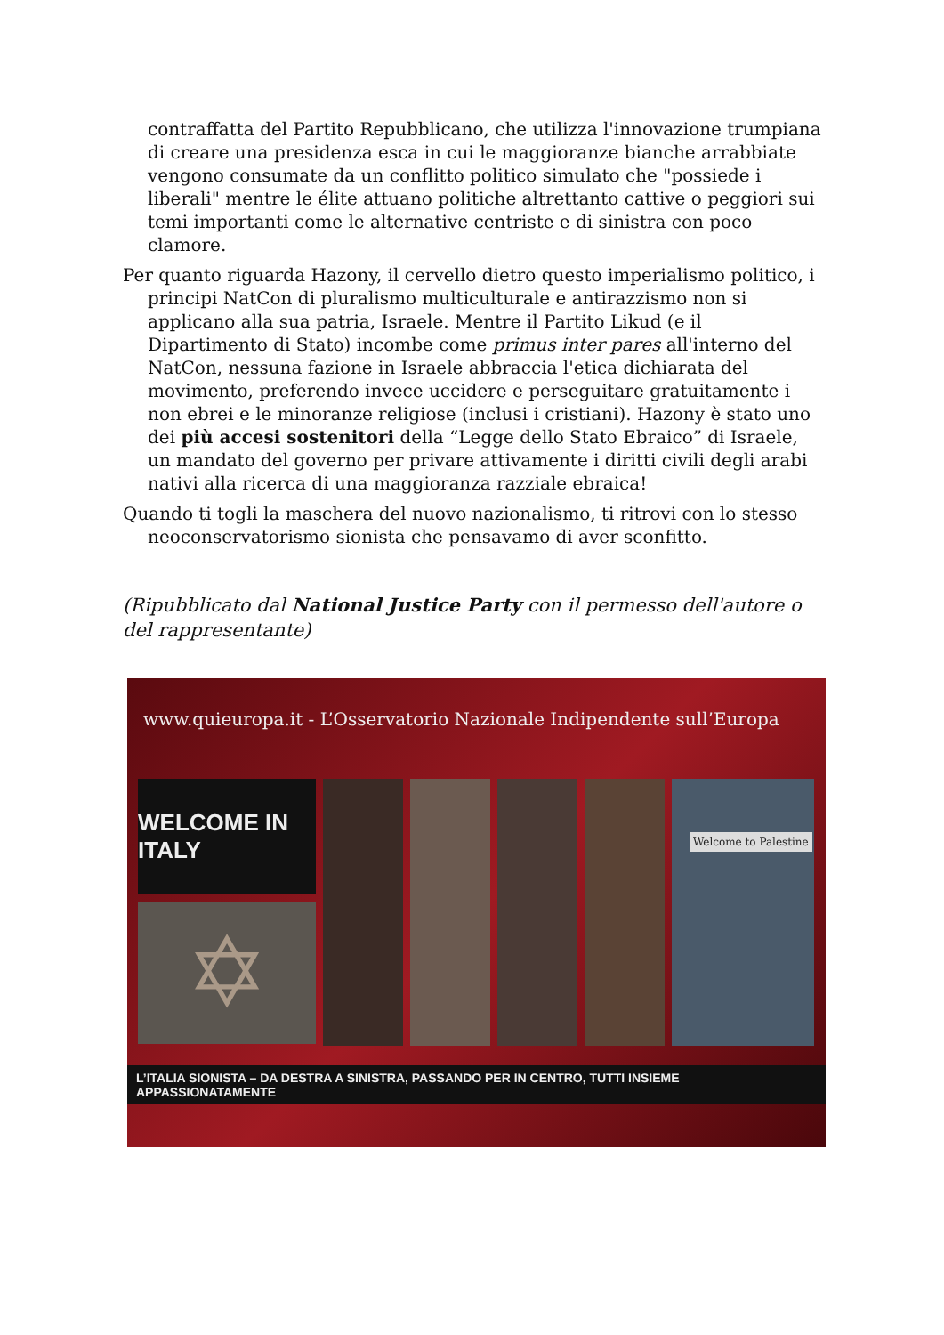contraffatta del Partito Repubblicano, che utilizza l'innovazione trumpiana di creare una presidenza esca in cui le maggioranze bianche arrabbiate vengono consumate da un conflitto politico simulato che "possiede i liberali" mentre le élite attuano politiche altrettanto cattive o peggiori sui temi importanti come le alternative centriste e di sinistra con poco clamore.
Per quanto riguarda Hazony, il cervello dietro questo imperialismo politico, i principi NatCon di pluralismo multiculturale e antirazzismo non si applicano alla sua patria, Israele. Mentre il Partito Likud (e il Dipartimento di Stato) incombe come primus inter pares all'interno del NatCon, nessuna fazione in Israele abbraccia l'etica dichiarata del movimento, preferendo invece uccidere e perseguitare gratuitamente i non ebrei e le minoranze religiose (inclusi i cristiani). Hazony è stato uno dei più accesi sostenitori della “Legge dello Stato Ebraico” di Israele, un mandato del governo per privare attivamente i diritti civili degli arabi nativi alla ricerca di una maggioranza razziale ebraica!
Quando ti togli la maschera del nuovo nazionalismo, ti ritrovi con lo stesso neoconservatorismo sionista che pensavamo di aver sconfitto.
(Ripubblicato dal National Justice Party con il permesso dell'autore o del rappresentante)
www.quieuropa.it - L’Osservatorio Nazionale Indipendente sull’Europa
WELCOME IN ITALY
✡
Welcome to Palestine
L’ITALIA SIONISTA – DA DESTRA A SINISTRA, PASSANDO PER IN CENTRO, TUTTI INSIEME APPASSIONATAMENTE